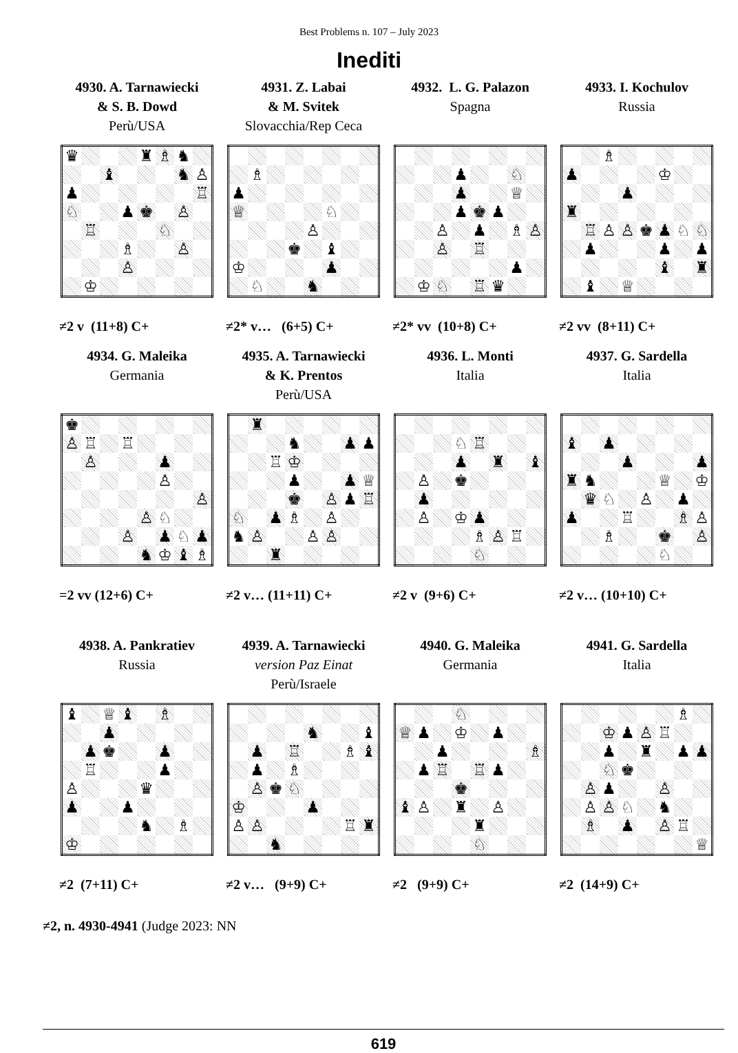Best Problems n. 107 – July 2023
Inediti
4930. A. Tarnawiecki
& S. B. Dowd
Perù/USA
| ♛ | | | | ♜ | ♗ | ♞ | |
| | | ♝ | | | | ♞ | ♙ |
| ♟ | | | | | | | ♖ |
| ♘ | | | ♟ | ♚ | | ♙ | |
| | ♖ | | | | ♘ | | |
| | | | ♗ | | | ♙ | |
| | | | ♙ | | | | |
| | ♔ | | | | | | |
≠2 v (11+8) C+
4931. Z. Labai
& M. Svitek
Slovacchia/Rep Ceca
| | ♗ | | | | | | |
| ♟ | | | | | | | |
| ♕ | | | | | ♘ | | |
| | | | | ♙ | | | |
| | | | ♚ | | ♝ | | |
| ♔ | | | | | ♟ | | |
| | ♘ | | | ♞ | | | |
≠2* v… (6+5) C+
4932. L. G. Palazon
Spagna
| | | | ♟ | | | ♘ | |
| | | | ♟ | | | ♕ | |
| | | | ♟ | ♚ | ♟ | | |
| | | ♙ | | ♟ | | ♗ | ♙ |
| | | ♙ | | ♖ | | | |
| | | | | | | ♟ | |
| | ♔ | ♘ | | ♖ | ♛ | | |
≠2* vv (10+8) C+
4933. I. Kochulov
Russia
| | | ♗ | | | | | |
| ♟ | | | | | ♔ | | |
| | | | ♟ | | | | |
| ♜ | | | | | | | |
| | ♖ | ♙ | ♙ | ♚ | ♟ | ♘ | ♘ |
| | ♟ | | | | ♟ | | ♟ |
| | | | | | ♝ | | ♜ |
| | ♝ | | ♕ | | | | |
≠2 vv (8+11) C+
4934. G. Maleika
Germania
| ♚ | | | | | | | |
| ♙ | ♖ | | ♖ | | | | |
| | ♙ | | | | ♟ | | |
| | | | | | ♙ | | |
| | | | | | | | ♙ |
| | | | | ♙ | ♘ | | |
| | | | ♙ | | ♟ | ♘ | ♟ |
| | | | | ♞ | ♔ | ♝ | ♗ |
=2 vv (12+6) C+
4935. A. Tarnawiecki
& K. Prentos
Perù/USA
| | ♜ | | | | | | |
| | | | ♞ | | | ♟ | ♟ |
| | | ♖ | ♔ | | | | |
| | | | ♟ | | | ♟ | ♕ |
| | | | ♚ | | ♙ | ♟ | ♖ |
| ♘ | | ♟ | ♗ | | ♙ | | |
| ♞ | ♙ | | | ♙ | ♙ | | |
| | | ♜ | | | | | |
≠2 v… (11+11) C+
4936. L. Monti
Italia
| | | | ♘ | ♖ | | | |
| | | | ♟ | | ♜ | | ♝ |
| | ♙ | | ♚ | | | | |
| | ♟ | | | | | | |
| | ♙ | | ♔ | ♟ | | | |
| | | | | ♗ | ♙ | ♖ | |
| | | | | ♘ | | | |
≠2 v (9+6) C+
4937. G. Sardella
Italia
| ♝ | | ♟ | | | | | |
| | | | ♟ | | | | ♟ |
| ♜ | ♞ | | | | ♕ | | ♔ |
| | ♛ | ♘ | | ♙ | | ♟ | |
| ♟ | | | ♖ | | | ♗ | ♙ |
| | | ♗ | | | ♚ | | ♙ |
| | | | | | ♘ | | |
≠2 v… (10+10) C+
4938. A. Pankratiev
Russia
| ♝ | | ♕ | ♝ | | ♗ | | |
| | | ♟ | | | | | |
| | ♟ | ♚ | | | ♟ | | |
| | ♖ | | | | ♟ | | |
| ♙ | | | | ♛ | | | |
| ♟ | | | ♟ | | | | |
| | | | | ♞ | | ♗ | |
| ♔ | | | | | | | |
≠2 (7+11) C+
4939. A. Tarnawiecki
version Paz Einat
Perù/Israele
| | | | | ♞ | | | ♝ |
| | ♟ | | ♖ | | | ♗ | ♝ |
| | ♟ | | ♗ | | | | |
| | ♙ | ♚ | ♘ | | | | |
| ♔ | | | | ♟ | | | |
| ♙ | ♙ | | | | | ♖ | ♜ |
| | | ♞ | | | | | |
≠2 v… (9+9) C+
4940. G. Maleika
Germania
| | | | ♘ | | | | |
| ♕ | ♟ | | ♔ | | ♟ | | |
| | | ♟ | | | | | ♗ |
| | ♟ | ♖ | | ♖ | ♟ | | |
| | | | ♚ | | | | |
| ♝ | ♙ | | ♜ | | ♙ | | |
| | | | | ♜ | | | |
| | | | | ♘ | | | |
≠2 (9+9) C+
4941. G. Sardella
Italia
| | | | | | | ♗ | |
| | | ♔ | ♟ | ♙ | ♖ | | |
| | | ♟ | | ♜ | | ♟ | ♟ |
| | | ♘ | ♚ | | | | |
| | ♙ | ♟ | | | ♙ | | |
| | ♙ | ♙ | ♘ | | ♞ | | |
| | ♗ | | ♟ | | ♙ | ♖ | |
| | | | | | | | ♕ |
≠2 (14+9) C+
≠2, n. 4930-4941 (Judge 2023: NN
619